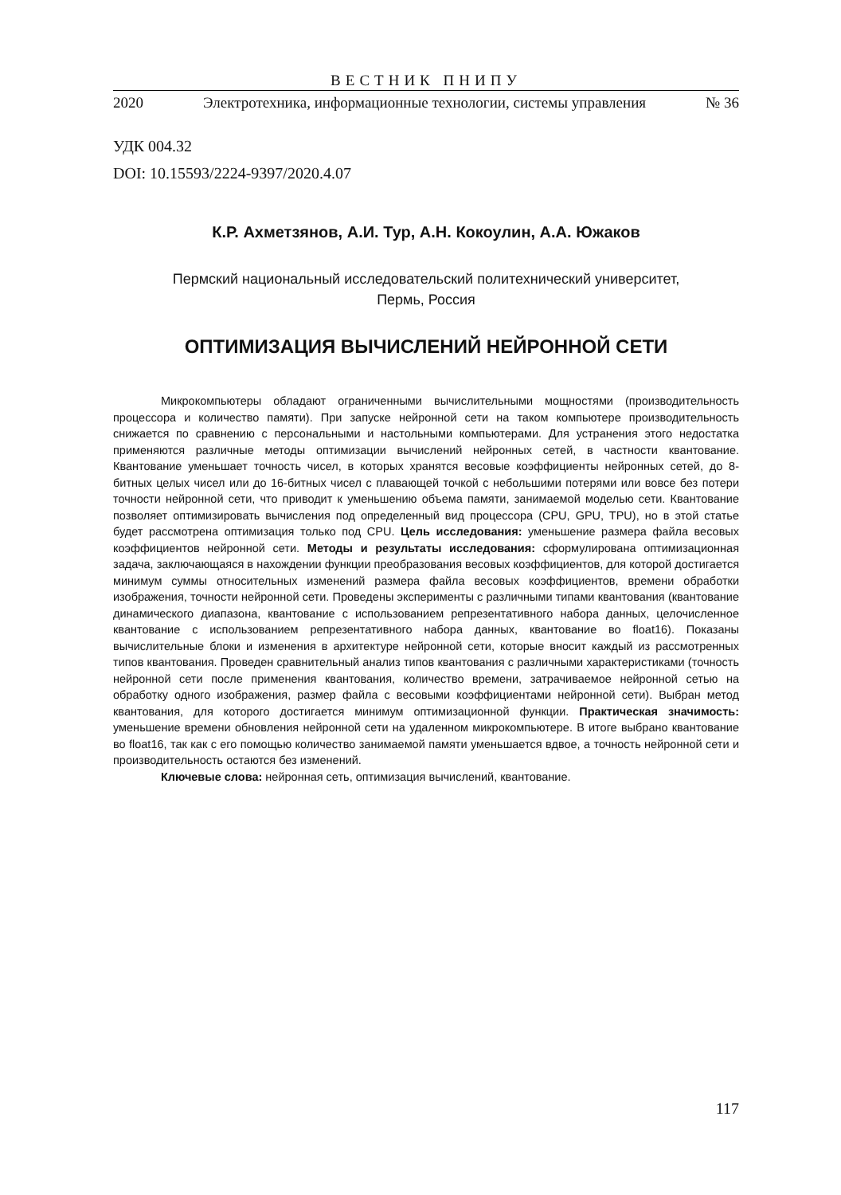ВЕСТНИК ПНИПУ
2020 Электротехника, информационные технологии, системы управления № 36
УДК 004.32
DOI: 10.15593/2224-9397/2020.4.07
К.Р. Ахметзянов, А.И. Тур, А.Н. Кокоулин, А.А. Южаков
Пермский национальный исследовательский политехнический университет,
Пермь, Россия
ОПТИМИЗАЦИЯ ВЫЧИСЛЕНИЙ НЕЙРОННОЙ СЕТИ
Микрокомпьютеры обладают ограниченными вычислительными мощностями (производительность процессора и количество памяти). При запуске нейронной сети на таком компьютере производительность снижается по сравнению с персональными и настольными компьютерами. Для устранения этого недостатка применяются различные методы оптимизации вычислений нейронных сетей, в частности квантование. Квантование уменьшает точность чисел, в которых хранятся весовые коэффициенты нейронных сетей, до 8-битных целых чисел или до 16-битных чисел с плавающей точкой с небольшими потерями или вовсе без потери точности нейронной сети, что приводит к уменьшению объема памяти, занимаемой моделью сети. Квантование позволяет оптимизировать вычисления под определенный вид процессора (CPU, GPU, TPU), но в этой статье будет рассмотрена оптимизация только под CPU. Цель исследования: уменьшение размера файла весовых коэффициентов нейронной сети. Методы и результаты исследования: сформулирована оптимизационная задача, заключающаяся в нахождении функции преобразования весовых коэффициентов, для которой достигается минимум суммы относительных изменений размера файла весовых коэффициентов, времени обработки изображения, точности нейронной сети. Проведены эксперименты с различными типами квантования (квантование динамического диапазона, квантование с использованием репрезентативного набора данных, целочисленное квантование с использованием репрезентативного набора данных, квантование во float16). Показаны вычислительные блоки и изменения в архитектуре нейронной сети, которые вносит каждый из рассмотренных типов квантования. Проведен сравнительный анализ типов квантования с различными характеристиками (точность нейронной сети после применения квантования, количество времени, затрачиваемое нейронной сетью на обработку одного изображения, размер файла с весовыми коэффициентами нейронной сети). Выбран метод квантования, для которого достигается минимум оптимизационной функции. Практическая значимость: уменьшение времени обновления нейронной сети на удаленном микрокомпьютере. В итоге выбрано квантование во float16, так как с его помощью количество занимаемой памяти уменьшается вдвое, а точность нейронной сети и производительность остаются без изменений.
Ключевые слова: нейронная сеть, оптимизация вычислений, квантование.
117